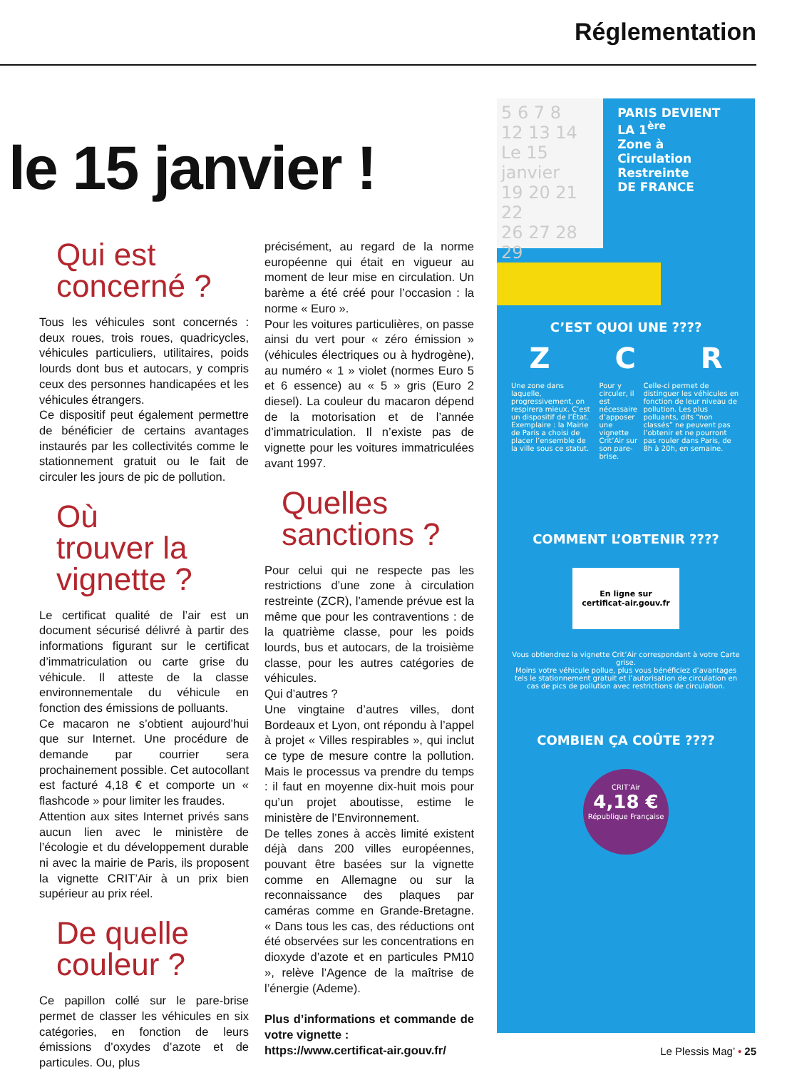Réglementation
le 15 janvier !
Qui est
concerné ?
Tous les véhicules sont concernés : deux roues, trois roues, quadricycles, véhicules particuliers, utilitaires, poids lourds dont bus et autocars, y compris ceux des personnes handicapées et les véhicules étrangers.
Ce dispositif peut également permettre de bénéficier de certains avantages instaurés par les collectivités comme le stationnement gratuit ou le fait de circuler les jours de pic de pollution.
Où
trouver la
vignette ?
Le certificat qualité de l’air est un document sécurisé délivré à partir des informations figurant sur le certificat d’immatriculation ou carte grise du véhicule. Il atteste de la classe environnementale du véhicule en fonction des émissions de polluants.
Ce macaron ne s’obtient aujourd’hui que sur Internet. Une procédure de demande par courrier sera prochainement possible. Cet autocollant est facturé 4,18 € et comporte un « flashcode » pour limiter les fraudes.
Attention aux sites Internet privés sans aucun lien avec le ministère de l’écologie et du développement durable ni avec la mairie de Paris, ils proposent la vignette CRIT’Air à un prix bien supérieur au prix réel.
De quelle
couleur ?
Ce papillon collé sur le pare-brise permet de classer les véhicules en six catégories, en fonction de leurs émissions d’oxydes d’azote et de particules. Ou, plus
précisément, au regard de la norme européenne qui était en vigueur au moment de leur mise en circulation. Un barème a été créé pour l’occasion : la norme « Euro ».
Pour les voitures particulières, on passe ainsi du vert pour « zéro émission » (véhicules électriques ou à hydrogène), au numéro « 1 » violet (normes Euro 5 et 6 essence) au « 5 » gris (Euro 2 diesel). La couleur du macaron dépend de la motorisation et de l’année d’immatriculation. Il n’existe pas de vignette pour les voitures immatriculées avant 1997.
Quelles
sanctions ?
Pour celui qui ne respecte pas les restrictions d’une zone à circulation restreinte (ZCR), l’amende prévue est la même que pour les contraventions : de la quatrième classe, pour les poids lourds, bus et autocars, de la troisième classe, pour les autres catégories de véhicules.
Qui d’autres ?
Une vingtaine d’autres villes, dont Bordeaux et Lyon, ont répondu à l’appel à projet « Villes respirables », qui inclut ce type de mesure contre la pollution. Mais le processus va prendre du temps : il faut en moyenne dix-huit mois pour qu’un projet aboutisse, estime le ministère de l’Environnement.
De telles zones à accès limité existent déjà dans 200 villes européennes, pouvant être basées sur la vignette comme en Allemagne ou sur la reconnaissance des plaques par caméras comme en Grande-Bretagne. « Dans tous les cas, des réductions ont été observées sur les concentrations en dioxyde d’azote et en particules PM10 », relève l’Agence de la maîtrise de l’énergie (Ademe).
Plus d’informations et commande de votre vignette :
https://www.certificat-air.gouv.fr/
5 6 7 8
12 13 14 Le 15 janvier
19 20 21 22
26 27 28 29
PARIS DEVIENT LA 1<sup>ère</sup>
Zone à
Circulation
Restreinte
DE FRANCE
C’EST QUOI UNE ????
Z C R
Une zone dans laquelle, progressivement, on respirera mieux. C’est un dispositif de l’État. Exemplaire : la Mairie de Paris a choisi de placer l’ensemble de la ville sous ce statut. Pour y circuler, il est nécessaire d’apposer une vignette Crit’Air sur son pare-brise. Celle-ci permet de distinguer les véhicules en fonction de leur niveau de pollution. Les plus polluants, dits “non classés” ne peuvent pas l’obtenir et ne pourront pas rouler dans Paris, de 8h à 20h, en semaine.
COMMENT L’OBTENIR ????
En ligne sur certificat-air.gouv.fr
Vous obtiendrez la vignette Crit’Air correspondant à votre Carte grise.
Moins votre véhicule pollue, plus vous bénéficiez d’avantages tels le stationnement gratuit et l’autorisation de circulation en cas de pics de pollution avec restrictions de circulation.
COMBIEN ÇA COÛTE ????
CRIT’Air
4,18 €
République Française
Le Plessis Mag’ • 25